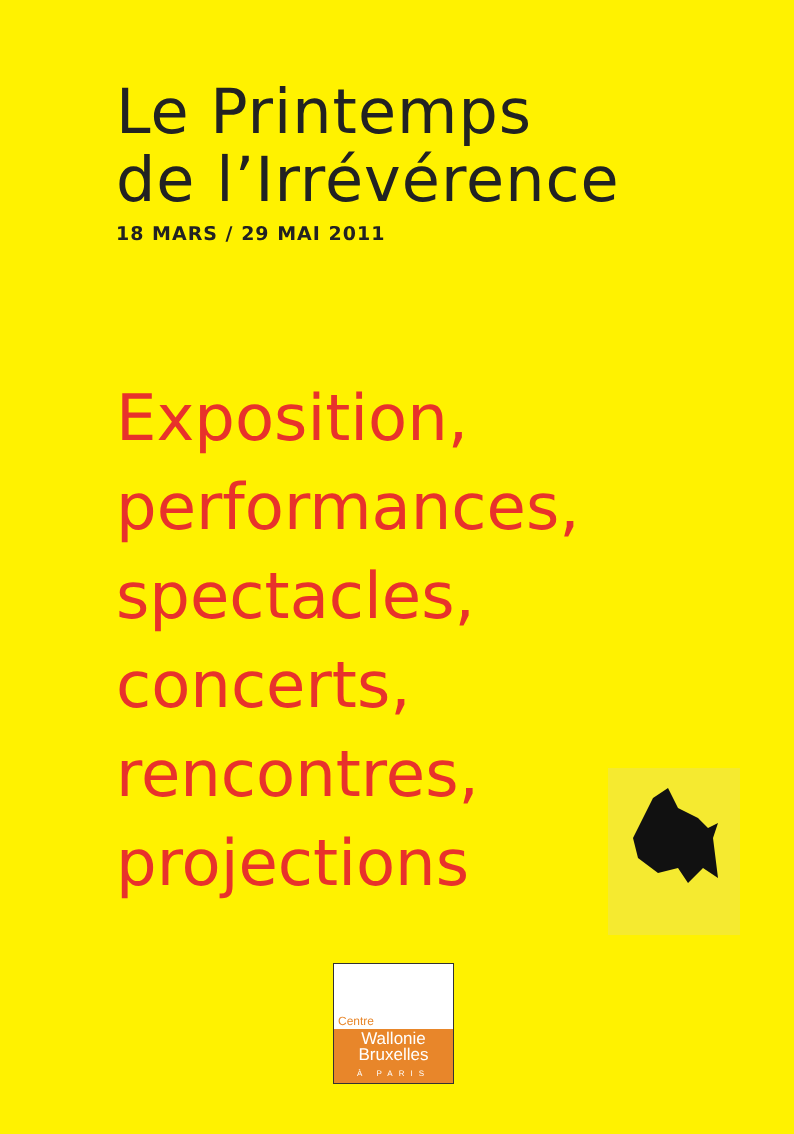Le Printemps
de l’Irrévérence
18 MARS / 29 MAI 2011
Exposition,
performances,
spectacles,
concerts,
rencontres,
projections
Centre
Wallonie
Bruxelles
À PARIS